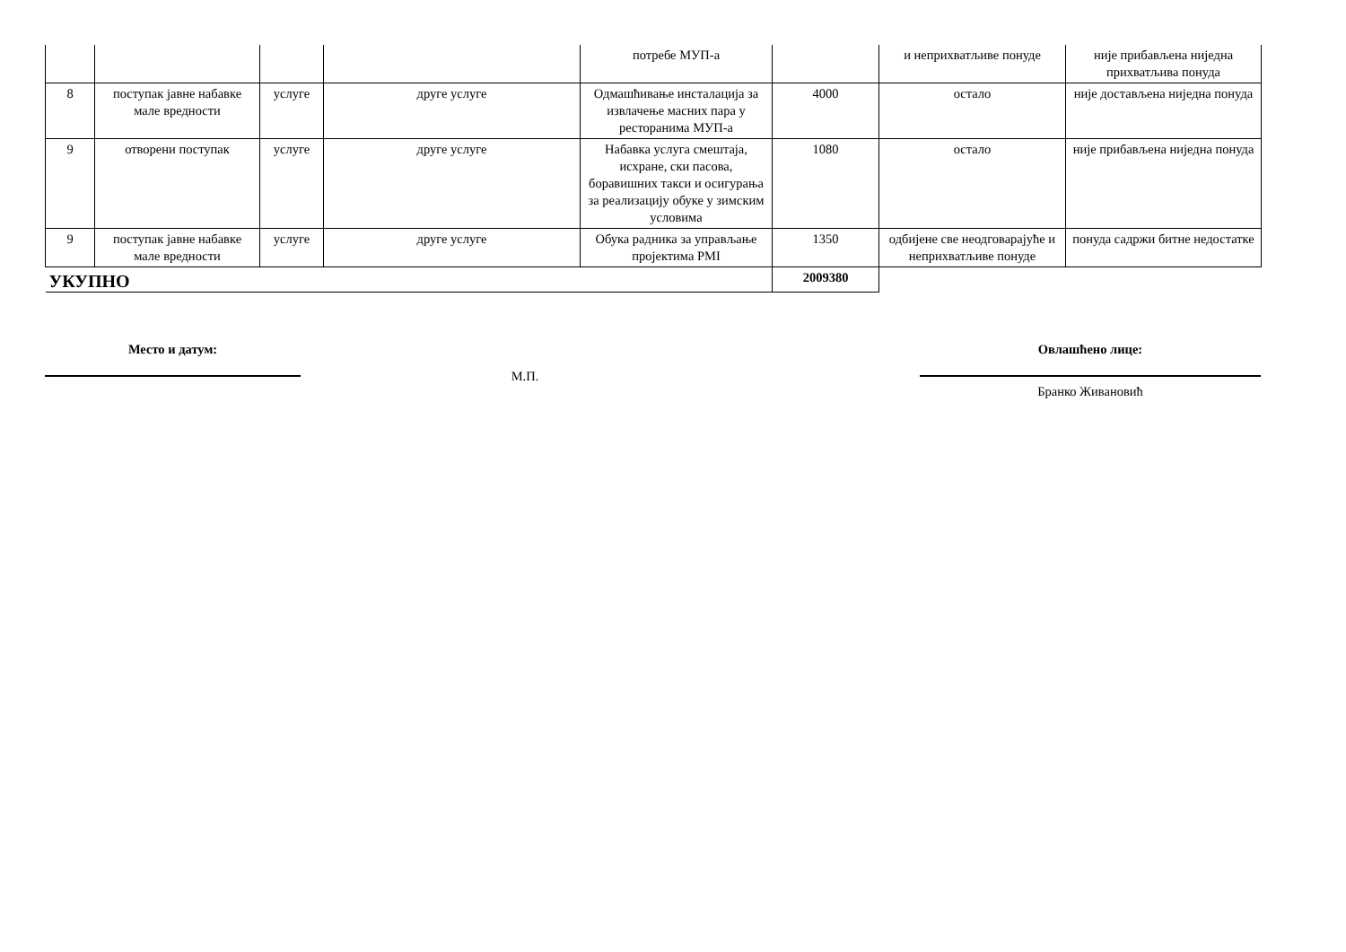| | | | | потребе МУП-а | | и неприхватљиве понуде | није прибављена ниједна прихватљива понуда |
| 8 | поступак јавне набавке мале вредности | услуге | друге услуге | Одмашћивање инсталација за извлачење масних пара у ресторанима МУП-а | 4000 | остало | није достављена ниједна понуда |
| 9 | отворени поступак | услуге | друге услуге | Набавка услуга смештаја, исхране, ски пасова, боравишних такси и осигурања за реализацију обуке у зимским условима | 1080 | остало | није прибављена ниједна понуда |
| 9 | поступак јавне набавке мале вредности | услуге | друге услуге | Обука радника за управљање пројектима PMI | 1350 | одбијене све неодговарајуће и неприхватљиве понуде | понуда садржи битне недостатке |
| УКУПНО | | | | | 2009380 | | |
Место и датум:
М.П.
Овлашћено лице:
Бранко Живановић